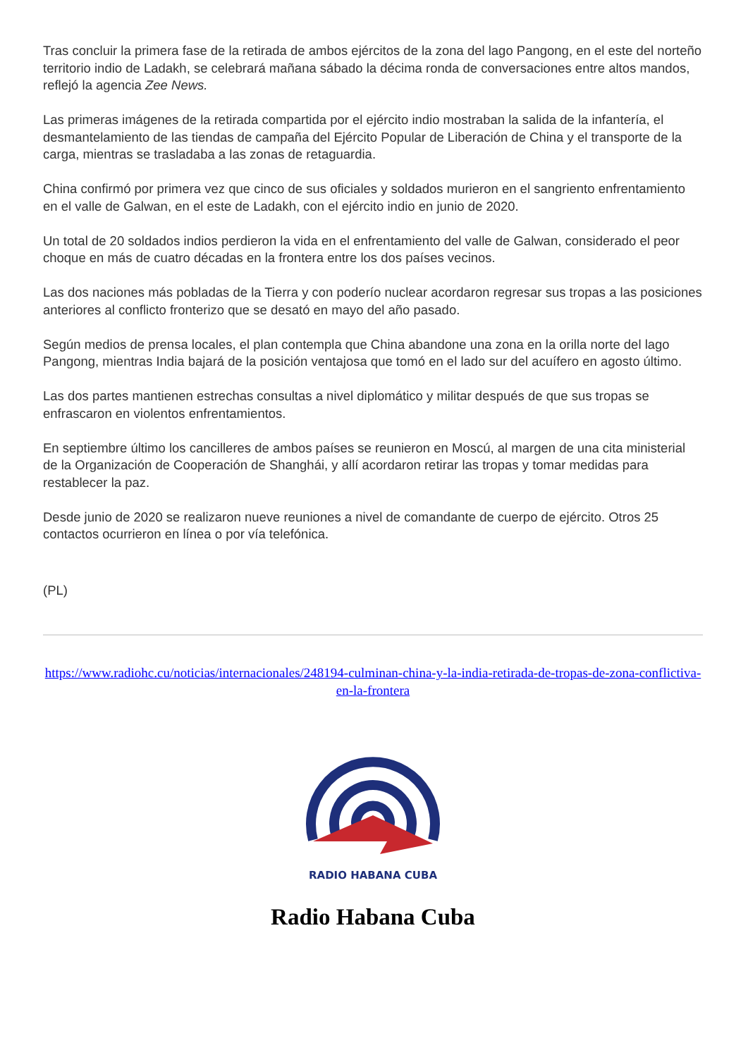Tras concluir la primera fase de la retirada de ambos ejércitos de la zona del lago Pangong, en el este del norteño territorio indio de Ladakh, se celebrará mañana sábado la décima ronda de conversaciones entre altos mandos, reflejó la agencia Zee News.
Las primeras imágenes de la retirada compartida por el ejército indio mostraban la salida de la infantería, el desmantelamiento de las tiendas de campaña del Ejército Popular de Liberación de China y el transporte de la carga, mientras se trasladaba a las zonas de retaguardia.
China confirmó por primera vez que cinco de sus oficiales y soldados murieron en el sangriento enfrentamiento en el valle de Galwan, en el este de Ladakh, con el ejército indio en junio de 2020.
Un total de 20 soldados indios perdieron la vida en el enfrentamiento del valle de Galwan, considerado el peor choque en más de cuatro décadas en la frontera entre los dos países vecinos.
Las dos naciones más pobladas de la Tierra y con poderío nuclear acordaron regresar sus tropas a las posiciones anteriores al conflicto fronterizo que se desató en mayo del año pasado.
Según medios de prensa locales, el plan contempla que China abandone una zona en la orilla norte del lago Pangong, mientras India bajará de la posición ventajosa que tomó en el lado sur del acuífero en agosto último.
Las dos partes mantienen estrechas consultas a nivel diplomático y militar después de que sus tropas se enfrascaron en violentos enfrentamientos.
En septiembre último los cancilleres de ambos países se reunieron en Moscú, al margen de una cita ministerial de la Organización de Cooperación de Shanghái, y allí acordaron retirar las tropas y tomar medidas para restablecer la paz.
Desde junio de 2020 se realizaron nueve reuniones a nivel de comandante de cuerpo de ejército. Otros 25 contactos ocurrieron en línea o por vía telefónica.
(PL)
https://www.radiohc.cu/noticias/internacionales/248194-culminan-china-y-la-india-retirada-de-tropas-de-zona-conflictiva-en-la-frontera
RADIO HABANA CUBA
Radio Habana Cuba